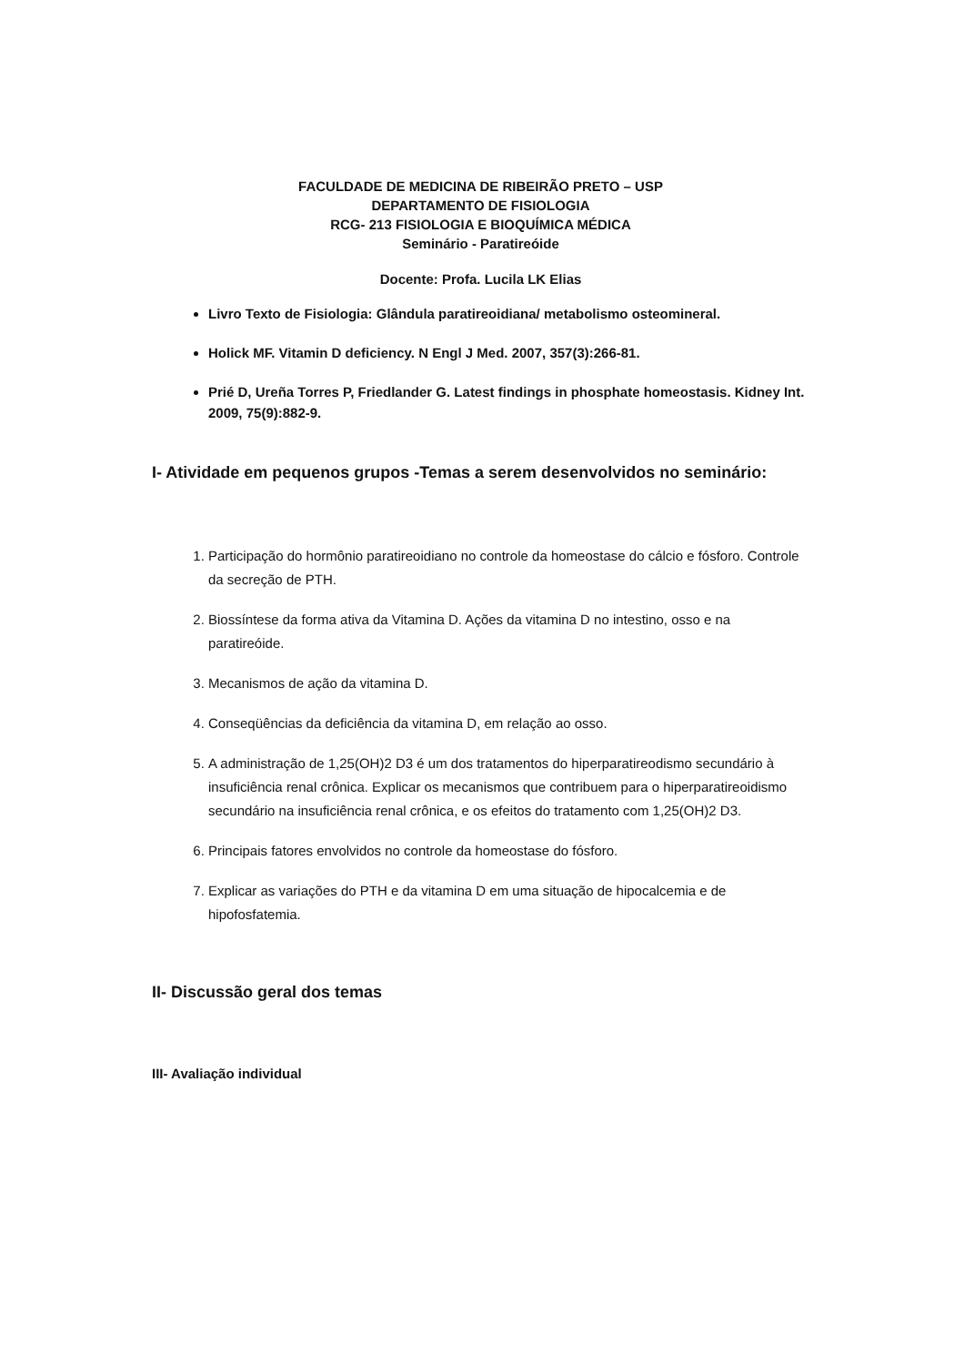FACULDADE DE MEDICINA DE RIBEIRÃO PRETO – USP
DEPARTAMENTO DE FISIOLOGIA
RCG- 213 FISIOLOGIA E BIOQUÍMICA MÉDICA
Seminário - Paratireóide
Docente: Profa. Lucila LK Elias
Livro Texto de Fisiologia: Glândula paratireoidiana/ metabolismo osteomineral.
Holick MF. Vitamin D deficiency. N Engl J Med. 2007, 357(3):266-81.
Prié D, Ureña Torres P, Friedlander G. Latest findings in phosphate homeostasis. Kidney Int. 2009, 75(9):882-9.
I- Atividade em pequenos grupos -Temas a serem desenvolvidos no seminário:
1. Participação do hormônio paratireoidiano no controle da homeostase do cálcio e fósforo. Controle da secreção de PTH.
2. Biossíntese da forma ativa da Vitamina D. Ações da vitamina D no intestino, osso e na paratireóide.
3. Mecanismos de ação da vitamina D.
4. Conseqüências da deficiência da vitamina D, em relação ao osso.
5. A administração de 1,25(OH)2 D3 é um dos tratamentos do hiperparatireodismo secundário à insuficiência renal crônica. Explicar os mecanismos que contribuem para o hiperparatireoidismo secundário na insuficiência renal crônica, e os efeitos do tratamento com 1,25(OH)2 D3.
6. Principais fatores envolvidos no controle da homeostase do fósforo.
7. Explicar as variações do PTH e da vitamina D em uma situação de hipocalcemia e de hipofosfatemia.
II- Discussão geral dos temas
III- Avaliação individual